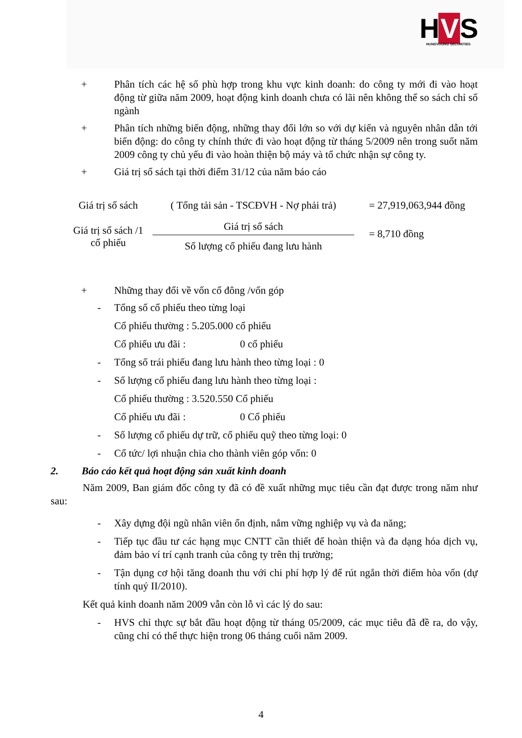H V S
HUNGVUONG SECURITIES
+ Phân tích các hệ số phù hợp trong khu vực kinh doanh: do công ty mới đi vào hoạt động từ giữa năm 2009, hoạt động kinh doanh chưa có lãi nên không thể so sách chỉ số ngành
+ Phân tích những biến động, những thay đổi lớn so với dự kiến và nguyên nhân dẫn tới biến động: do công ty chính thức đi vào hoạt động từ tháng 5/2009 nên trong suốt năm 2009 công ty chủ yếu đi vào hoàn thiện bộ máy và tổ chức nhận sự công ty.
+ Giá trị sổ sách tại thời điểm 31/12 của năm báo cáo
| Giá trị sổ sách | ( Tổng tải sản - TSCĐVH - Nợ phải trả) | = 27,919,063,944 đồng |
| Giá trị sổ sách /1 cổ phiếu | Giá trị sổ sách | = 8,710 đồng |
| | Số lượng cổ phiếu đang lưu hành | |
+ Những thay đổi về vốn cổ đông /vốn góp
- Tổng số cổ phiếu theo từng loại
Cổ phiếu thường : 5.205.000 cổ phiếu
Cổ phiếu ưu đãi : 0 cổ phiếu
- Tổng số trái phiếu đang lưu hành theo từng loại : 0
- Số lượng cổ phiếu đang lưu hành theo từng loại :
Cổ phiếu thường : 3.520.550 Cổ phiếu
Cổ phiếu ưu đãi : 0 Cổ phiếu
- Số lượng cổ phiếu dự trữ, cổ phiếu quỹ theo từng loại: 0
- Cổ tức/ lợi nhuận chia cho thành viên góp vốn: 0
2. Báo cáo kết quả hoạt động sản xuất kinh doanh
Năm 2009, Ban giám đốc công ty đã có đề xuất những mục tiêu cần đạt được trong năm như sau:
- Xây dựng đội ngũ nhân viên ổn định, nắm vững nghiệp vụ và đa năng;
- Tiếp tục đầu tư các hạng mục CNTT cần thiết để hoàn thiện và đa dạng hóa dịch vụ, đảm bảo ví trí cạnh tranh của công ty trên thị trường;
- Tận dụng cơ hội tăng doanh thu với chi phí hợp lý để rút ngắn thời điểm hòa vốn (dự tính quý II/2010).
Kết quả kinh doanh năm 2009 vẫn còn lỗ vì các lý do sau:
- HVS chỉ thực sự bắt đầu hoạt động từ tháng 05/2009, các mục tiêu đã đề ra, do vậy, cũng chỉ có thể thực hiện trong 06 tháng cuối năm 2009.
4